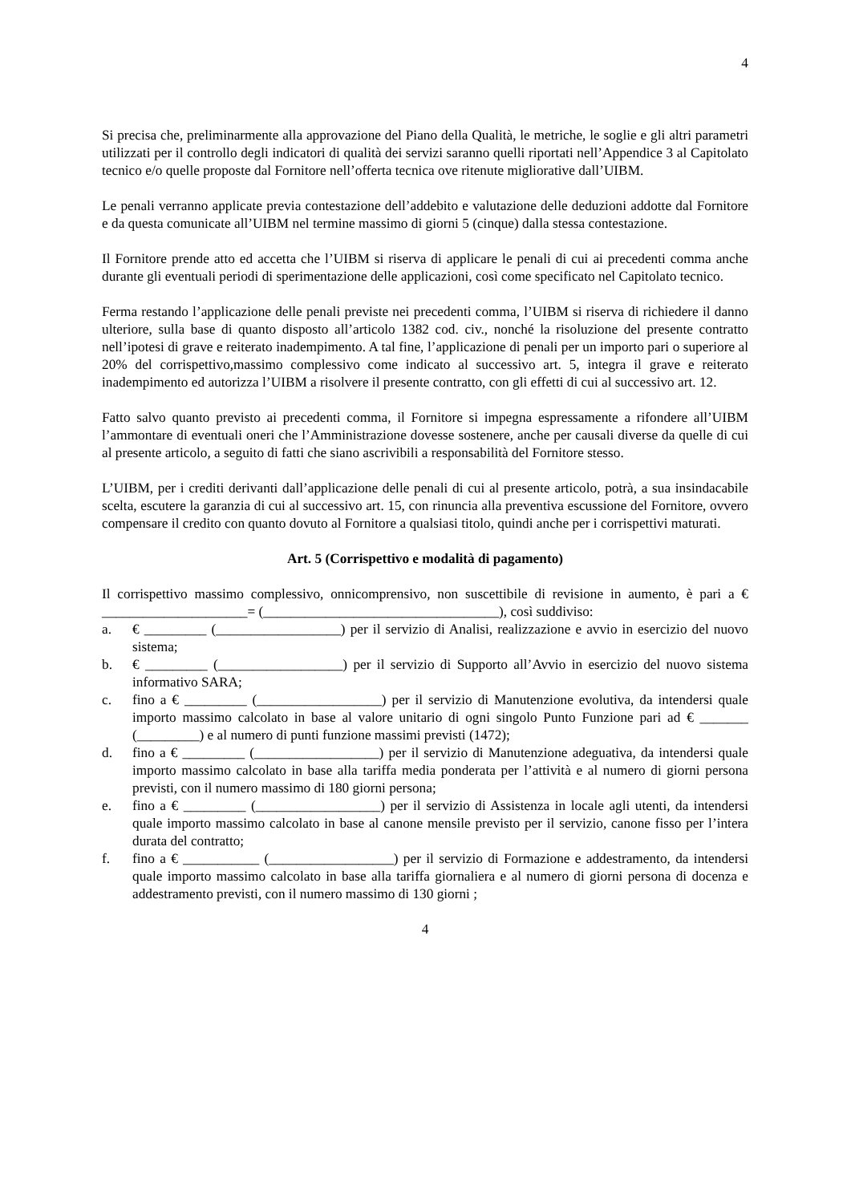4
Si precisa che, preliminarmente alla approvazione del Piano della Qualità, le metriche, le soglie e gli altri parametri utilizzati per il controllo degli indicatori di qualità dei servizi saranno quelli riportati nell’Appendice 3 al Capitolato tecnico e/o quelle proposte dal Fornitore nell’offerta tecnica ove ritenute migliorative dall’UIBM.
Le penali verranno applicate previa contestazione dell’addebito e valutazione delle deduzioni addotte dal Fornitore e da questa comunicate all’UIBM nel termine massimo di giorni 5 (cinque) dalla stessa contestazione.
Il Fornitore prende atto ed accetta che l’UIBM si riserva di applicare le penali di cui ai precedenti comma anche durante gli eventuali periodi di sperimentazione delle applicazioni, così come specificato nel Capitolato tecnico.
Ferma restando l’applicazione delle penali previste nei precedenti comma, l’UIBM si riserva di richiedere il danno ulteriore, sulla base di quanto disposto all’articolo 1382 cod. civ., nonché la risoluzione del presente contratto nell’ipotesi di grave e reiterato inadempimento. A tal fine, l’applicazione di penali per un importo pari o superiore al 20% del corrispettivo,massimo complessivo come indicato al successivo art. 5, integra il grave e reiterato inadempimento ed autorizza l’UIBM a risolvere il presente contratto, con gli effetti di cui al successivo art. 12.
Fatto salvo quanto previsto ai precedenti comma, il Fornitore si impegna espressamente a rifondere all’UIBM l’ammontare di eventuali oneri che l’Amministrazione dovesse sostenere, anche per causali diverse da quelle di cui al presente articolo, a seguito di fatti che siano ascrivibili a responsabilità del Fornitore stesso.
L’UIBM, per i crediti derivanti dall’applicazione delle penali di cui al presente articolo, potrà, a sua insindacabile scelta, escutere la garanzia di cui al successivo art. 15, con rinuncia alla preventiva escussione del Fornitore, ovvero compensare il credito con quanto dovuto al Fornitore a qualsiasi titolo, quindi anche per i corrispettivi maturati.
Art. 5 (Corrispettivo e modalità di pagamento)
Il corrispettivo massimo complessivo, onnicomprensivo, non suscettibile di revisione in aumento, è pari a € _____________________= (__________________________________), così suddiviso:
a. € _________ (__________________) per il servizio di Analisi, realizzazione e avvio in esercizio del nuovo sistema;
b. € _________ (__________________) per il servizio di Supporto all’Avvio in esercizio del nuovo sistema informativo SARA;
c. fino a € _________ (__________________) per il servizio di Manutenzione evolutiva, da intendersi quale importo massimo calcolato in base al valore unitario di ogni singolo Punto Funzione pari ad € _______ (_________) e al numero di punti funzione massimi previsti (1472);
d. fino a € _________ (__________________) per il servizio di Manutenzione adeguativa, da intendersi quale importo massimo calcolato in base alla tariffa media ponderata per l’attività e al numero di giorni persona previsti, con il numero massimo di 180 giorni persona;
e. fino a € _________ (__________________) per il servizio di Assistenza in locale agli utenti, da intendersi quale importo massimo calcolato in base al canone mensile previsto per il servizio, canone fisso per l’intera durata del contratto;
f. fino a € ___________ (__________________) per il servizio di Formazione e addestramento, da intendersi quale importo massimo calcolato in base alla tariffa giornaliera e al numero di giorni persona di docenza e addestramento previsti, con il numero massimo di 130 giorni ;
4